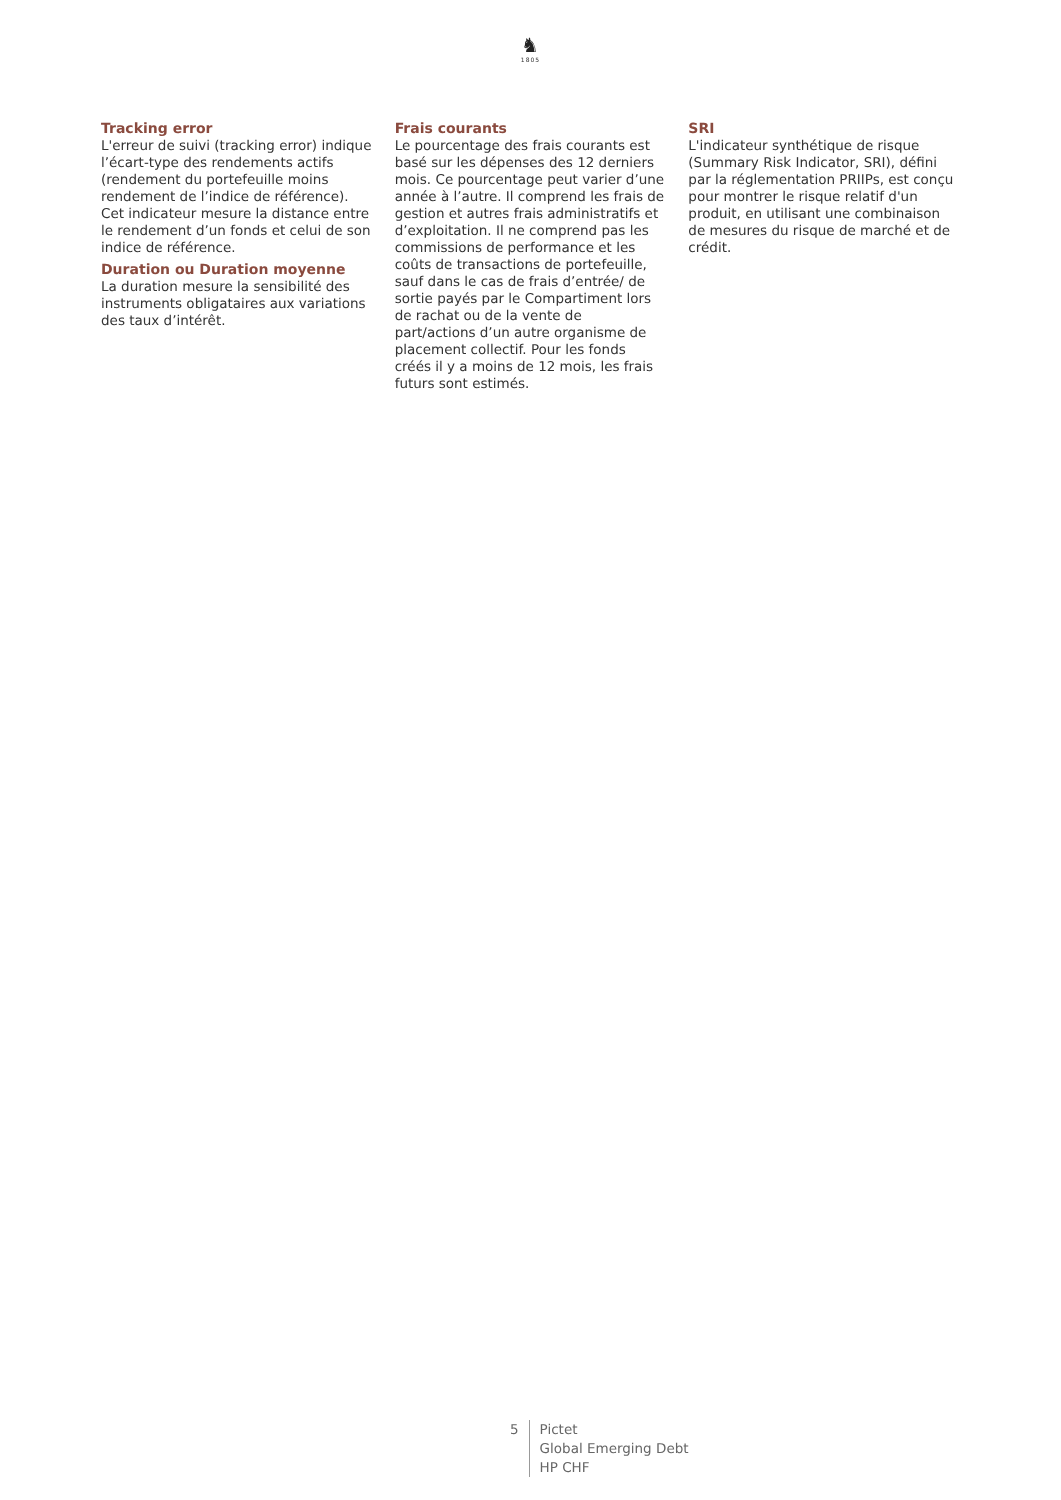♞
1805
Tracking error
L'erreur de suivi (tracking error) indique l’écart-type des rendements actifs (rendement du portefeuille moins rendement de l’indice de référence). Cet indicateur mesure la distance entre le rendement d’un fonds et celui de son indice de référence.
Duration ou Duration moyenne
La duration mesure la sensibilité des instruments obligataires aux variations des taux d’intérêt.
Frais courants
Le pourcentage des frais courants est basé sur les dépenses des 12 derniers mois. Ce pourcentage peut varier d’une année à l’autre. Il comprend les frais de gestion et autres frais administratifs et d’exploitation. Il ne comprend pas les commissions de performance et les coûts de transactions de portefeuille, sauf dans le cas de frais d’entrée/ de sortie payés par le Compartiment lors de rachat ou de la vente de part/actions d’un autre organisme de placement collectif. Pour les fonds créés il y a moins de 12 mois, les frais futurs sont estimés.
SRI
L'indicateur synthétique de risque (Summary Risk Indicator, SRI), défini par la réglementation PRIIPs, est conçu pour montrer le risque relatif d'un produit, en utilisant une combinaison de mesures du risque de marché et de crédit.
5 Pictet
Global Emerging Debt
HP CHF